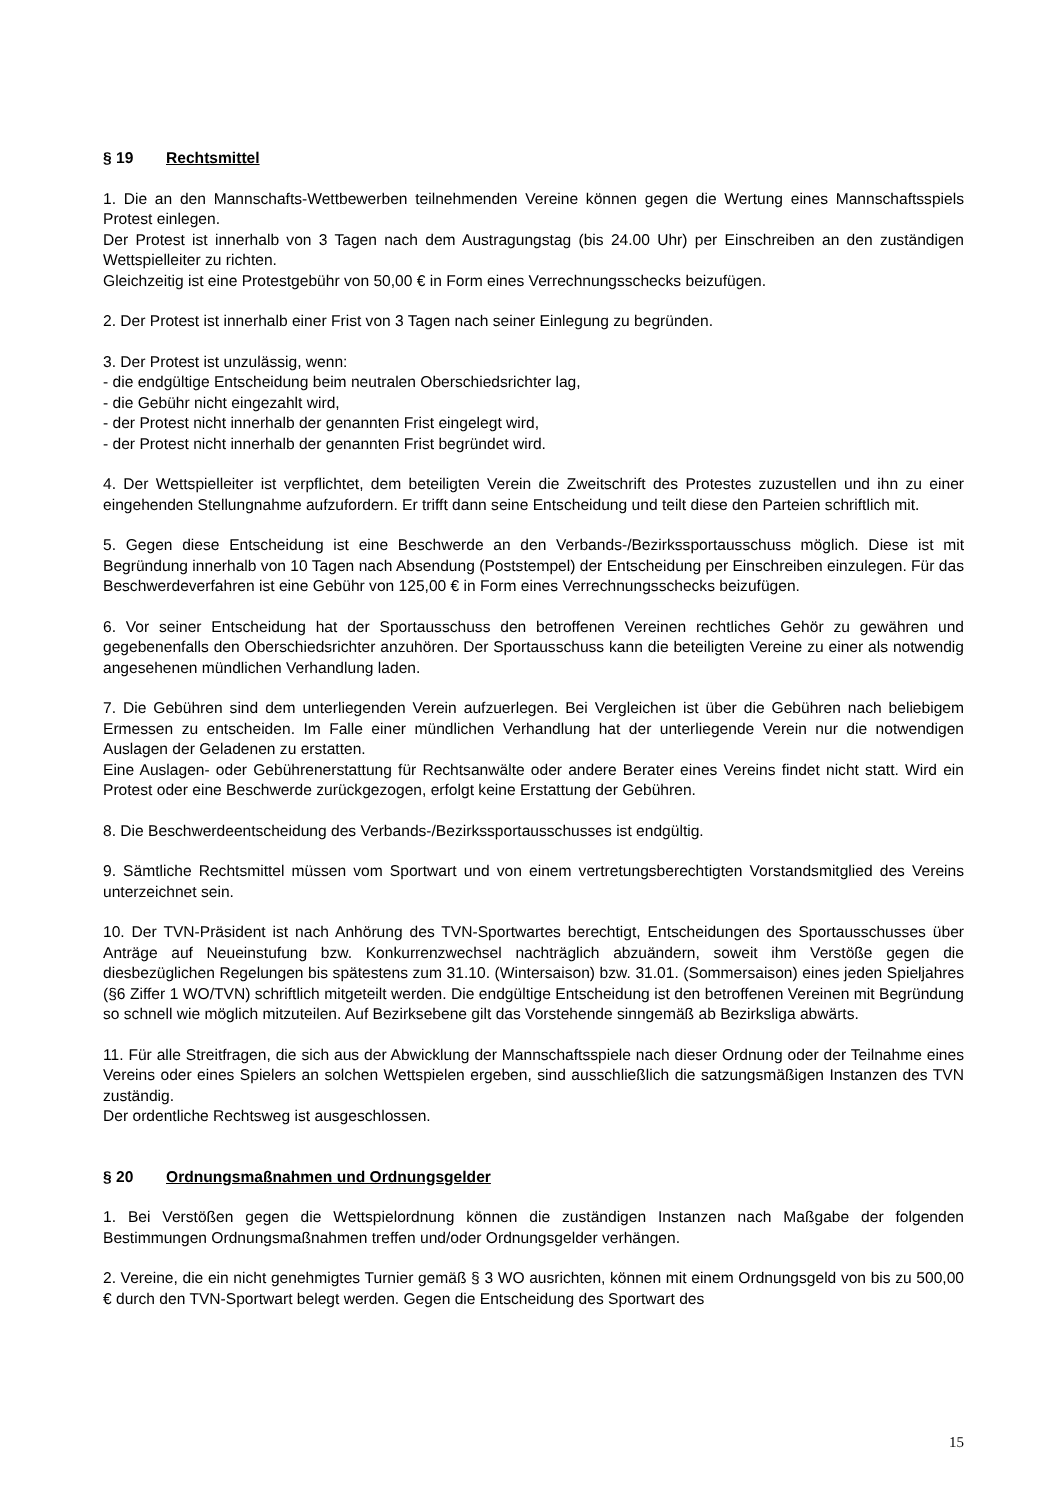§ 19 Rechtsmittel
1. Die an den Mannschafts-Wettbewerben teilnehmenden Vereine können gegen die Wertung eines Mannschaftsspiels Protest einlegen.
Der Protest ist innerhalb von 3 Tagen nach dem Austragungstag (bis 24.00 Uhr) per Einschreiben an den zuständigen Wettspielleiter zu richten.
Gleichzeitig ist eine Protestgebühr von 50,00 € in Form eines Verrechnungsschecks beizufügen.
2. Der Protest ist innerhalb einer Frist von 3 Tagen nach seiner Einlegung zu begründen.
3. Der Protest ist unzulässig, wenn:
- die endgültige Entscheidung beim neutralen Oberschiedsrichter lag,
- die Gebühr nicht eingezahlt wird,
- der Protest nicht innerhalb der genannten Frist eingelegt wird,
- der Protest nicht innerhalb der genannten Frist begründet wird.
4. Der Wettspielleiter ist verpflichtet, dem beteiligten Verein die Zweitschrift des Protestes zuzustellen und ihn zu einer eingehenden Stellungnahme aufzufordern. Er trifft dann seine Entscheidung und teilt diese den Parteien schriftlich mit.
5. Gegen diese Entscheidung ist eine Beschwerde an den Verbands-/Bezirkssportausschuss möglich. Diese ist mit Begründung innerhalb von 10 Tagen nach Absendung (Poststempel) der Entscheidung per Einschreiben einzulegen. Für das Beschwerdeverfahren ist eine Gebühr von 125,00 € in Form eines Verrechnungsschecks beizufügen.
6. Vor seiner Entscheidung hat der Sportausschuss den betroffenen Vereinen rechtliches Gehör zu gewähren und gegebenenfalls den Oberschiedsrichter anzuhören. Der Sportausschuss kann die beteiligten Vereine zu einer als notwendig angesehenen mündlichen Verhandlung laden.
7. Die Gebühren sind dem unterliegenden Verein aufzuerlegen. Bei Vergleichen ist über die Gebühren nach beliebigem Ermessen zu entscheiden. Im Falle einer mündlichen Verhandlung hat der unterliegende Verein nur die notwendigen Auslagen der Geladenen zu erstatten.
Eine Auslagen- oder Gebührenerstattung für Rechtsanwälte oder andere Berater eines Vereins findet nicht statt. Wird ein Protest oder eine Beschwerde zurückgezogen, erfolgt keine Erstattung der Gebühren.
8. Die Beschwerdeentscheidung des Verbands-/Bezirkssportausschusses ist endgültig.
9. Sämtliche Rechtsmittel müssen vom Sportwart und von einem vertretungsberechtigten Vorstandsmitglied des Vereins unterzeichnet sein.
10. Der TVN-Präsident ist nach Anhörung des TVN-Sportwartes berechtigt, Entscheidungen des Sportausschusses über Anträge auf Neueinstufung bzw. Konkurrenzwechsel nachträglich abzuändern, soweit ihm Verstöße gegen die diesbezüglichen Regelungen bis spätestens zum 31.10. (Wintersaison) bzw. 31.01. (Sommersaison) eines jeden Spieljahres (§6 Ziffer 1 WO/TVN) schriftlich mitgeteilt werden. Die endgültige Entscheidung ist den betroffenen Vereinen mit Begründung so schnell wie möglich mitzuteilen. Auf Bezirksebene gilt das Vorstehende sinngemäß ab Bezirksliga abwärts.
11. Für alle Streitfragen, die sich aus der Abwicklung der Mannschaftsspiele nach dieser Ordnung oder der Teilnahme eines Vereins oder eines Spielers an solchen Wettspielen ergeben, sind ausschließlich die satzungsmäßigen Instanzen des TVN zuständig.
Der ordentliche Rechtsweg ist ausgeschlossen.
§ 20 Ordnungsmaßnahmen und Ordnungsgelder
1. Bei Verstößen gegen die Wettspielordnung können die zuständigen Instanzen nach Maßgabe der folgenden Bestimmungen Ordnungsmaßnahmen treffen und/oder Ordnungsgelder verhängen.
2. Vereine, die ein nicht genehmigtes Turnier gemäß § 3 WO ausrichten, können mit einem Ordnungsgeld von bis zu 500,00 € durch den TVN-Sportwart belegt werden. Gegen die Entscheidung des Sportwart des
15